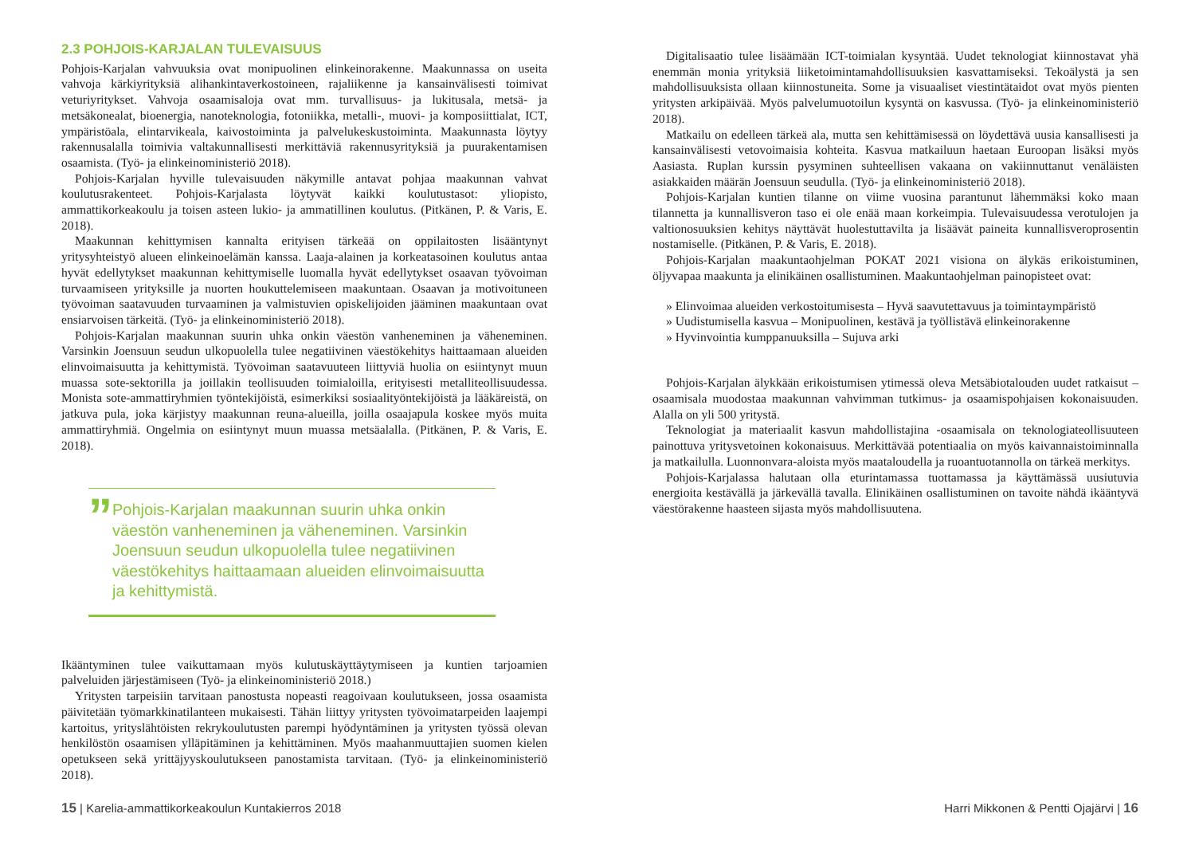2.3 POHJOIS-KARJALAN TULEVAISUUS
Pohjois-Karjalan vahvuuksia ovat monipuolinen elinkeinorakenne. Maakunnassa on useita vahvoja kärkiyrityksiä alihankintaverkostoineen, rajaliikenne ja kansainvälisesti toimivat veturiyritykset. Vahvoja osaamisaloja ovat mm. turvallisuus- ja lukitusala, metsä- ja metsäkonealat, bioenergia, nanoteknologia, fotoniikka, metalli-, muovi- ja komposiittialat, ICT, ympäristöala, elintarvikeala, kaivostoiminta ja palvelukeskustoiminta. Maakunnasta löytyy rakennusalalla toimivia valtakunnallisesti merkittäviä rakennusyrityksiä ja puurakentamisen osaamista. (Työ- ja elinkeinoministeriö 2018).
Pohjois-Karjalan hyville tulevaisuuden näkymille antavat pohjaa maakunnan vahvat koulutusrakenteet. Pohjois-Karjalasta löytyvät kaikki koulutustasot: yliopisto, ammattikorkeakoulu ja toisen asteen lukio- ja ammatillinen koulutus. (Pitkänen, P. & Varis, E. 2018).
Maakunnan kehittymisen kannalta erityisen tärkeää on oppilaitosten lisääntynyt yritysyhteistyö alueen elinkeinoelämän kanssa. Laaja-alainen ja korkeatasoinen koulutus antaa hyvät edellytykset maakunnan kehittymiselle luomalla hyvät edellytykset osaavan työvoiman turvaamiseen yrityksille ja nuorten houkuttelemiseen maakuntaan. Osaavan ja motivoituneen työvoiman saatavuuden turvaaminen ja valmistuvien opiskelijoiden jääminen maakuntaan ovat ensiarvoisen tärkeitä. (Työ- ja elinkeinoministeriö 2018).
Pohjois-Karjalan maakunnan suurin uhka onkin väestön vanheneminen ja väheneminen. Varsinkin Joensuun seudun ulkopuolella tulee negatiivinen väestökehitys haittaamaan alueiden elinvoimaisuutta ja kehittymistä. Työvoiman saatavuuteen liittyviä huolia on esiintynyt muun muassa sote-sektorilla ja joillakin teollisuuden toimialoilla, erityisesti metalliteollisuudessa. Monista sote-ammattiryhmien työntekijöistä, esimerkiksi sosiaalityöntekijöistä ja lääkäreistä, on jatkuva pula, joka kärjistyy maakunnan reuna-alueilla, joilla osaajapula koskee myös muita ammattiryhmiä. Ongelmia on esiintynyt muun muassa metsäalalla. (Pitkänen, P. & Varis, E. 2018).
”
Pohjois-Karjalan maakunnan suurin uhka onkin väestön vanheneminen ja väheneminen. Varsinkin Joensuun seudun ulkopuolella tulee negatiivinen väestökehitys haittaamaan alueiden elinvoimaisuutta ja kehittymistä.
Ikääntyminen tulee vaikuttamaan myös kulutuskäyttäytymiseen ja kuntien tarjoamien palveluiden järjestämiseen (Työ- ja elinkeinoministeriö 2018.)
Yritysten tarpeisiin tarvitaan panostusta nopeasti reagoivaan koulutukseen, jossa osaamista päivitetään työmarkkinatilanteen mukaisesti. Tähän liittyy yritysten työvoimatarpeiden laajempi kartoitus, yrityslähtöisten rekrykoulutusten parempi hyödyntäminen ja yritysten työssä olevan henkilöstön osaamisen ylläpitäminen ja kehittäminen. Myös maahanmuuttajien suomen kielen opetukseen sekä yrittäjyyskoulutukseen panostamista tarvitaan. (Työ- ja elinkeinoministeriö 2018).
Digitalisaatio tulee lisäämään ICT-toimialan kysyntää. Uudet teknologiat kiinnostavat yhä enemmän monia yrityksiä liiketoimintamahdollisuuksien kasvattamiseksi. Tekoälystä ja sen mahdollisuuksista ollaan kiinnostuneita. Some ja visuaaliset viestintätaidot ovat myös pienten yritysten arkipäivää. Myös palvelumuotoilun kysyntä on kasvussa. (Työ- ja elinkeinoministeriö 2018).
Matkailu on edelleen tärkeä ala, mutta sen kehittämisessä on löydettävä uusia kansallisesti ja kansainvälisesti vetovoimaisia kohteita. Kasvua matkailuun haetaan Euroopan lisäksi myös Aasiasta. Ruplan kurssin pysyminen suhteellisen vakaana on vakiinnuttanut venäläisten asiakkaiden määrän Joensuun seudulla. (Työ- ja elinkeinoministeriö 2018).
Pohjois-Karjalan kuntien tilanne on viime vuosina parantunut lähemmäksi koko maan tilannetta ja kunnallisveron taso ei ole enää maan korkeimpia. Tulevaisuudessa verotulojen ja valtionosuuksien kehitys näyttävät huolestuttavilta ja lisäävät paineita kunnallisveroprosentin nostamiselle. (Pitkänen, P. & Varis, E. 2018).
Pohjois-Karjalan maakuntaohjelman POKAT 2021 visiona on älykäs erikoistuminen, öljyvapaa maakunta ja elinikäinen osallistuminen. Maakuntaohjelman painopisteet ovat:
» Elinvoimaa alueiden verkostoitumisesta – Hyvä saavutettavuus ja toimintaympäristö
» Uudistumisella kasvua – Monipuolinen, kestävä ja työllistävä elinkeinorakenne
» Hyvinvointia kumppanuuksilla – Sujuva arki
Pohjois-Karjalan älykkään erikoistumisen ytimessä oleva Metsäbiotalouden uudet ratkaisut –osaamisala muodostaa maakunnan vahvimman tutkimus- ja osaamispohjaisen kokonaisuuden. Alalla on yli 500 yritystä.
Teknologiat ja materiaalit kasvun mahdollistajina -osaamisala on teknologiateollisuuteen painottuva yritysvetoinen kokonaisuus. Merkittävää potentiaalia on myös kaivannaistoiminnalla ja matkailulla. Luonnonvara-aloista myös maataloudella ja ruoantuotannolla on tärkeä merkitys.
Pohjois-Karjalassa halutaan olla eturintamassa tuottamassa ja käyttämässä uusiutuvia energioita kestävällä ja järkevällä tavalla. Elinikäinen osallistuminen on tavoite nähdä ikääntyvä väestörakenne haasteen sijasta myös mahdollisuutena.
15 | Karelia-ammattikorkeakoulun Kuntakierros 2018
Harri Mikkonen & Pentti Ojajärvi | 16